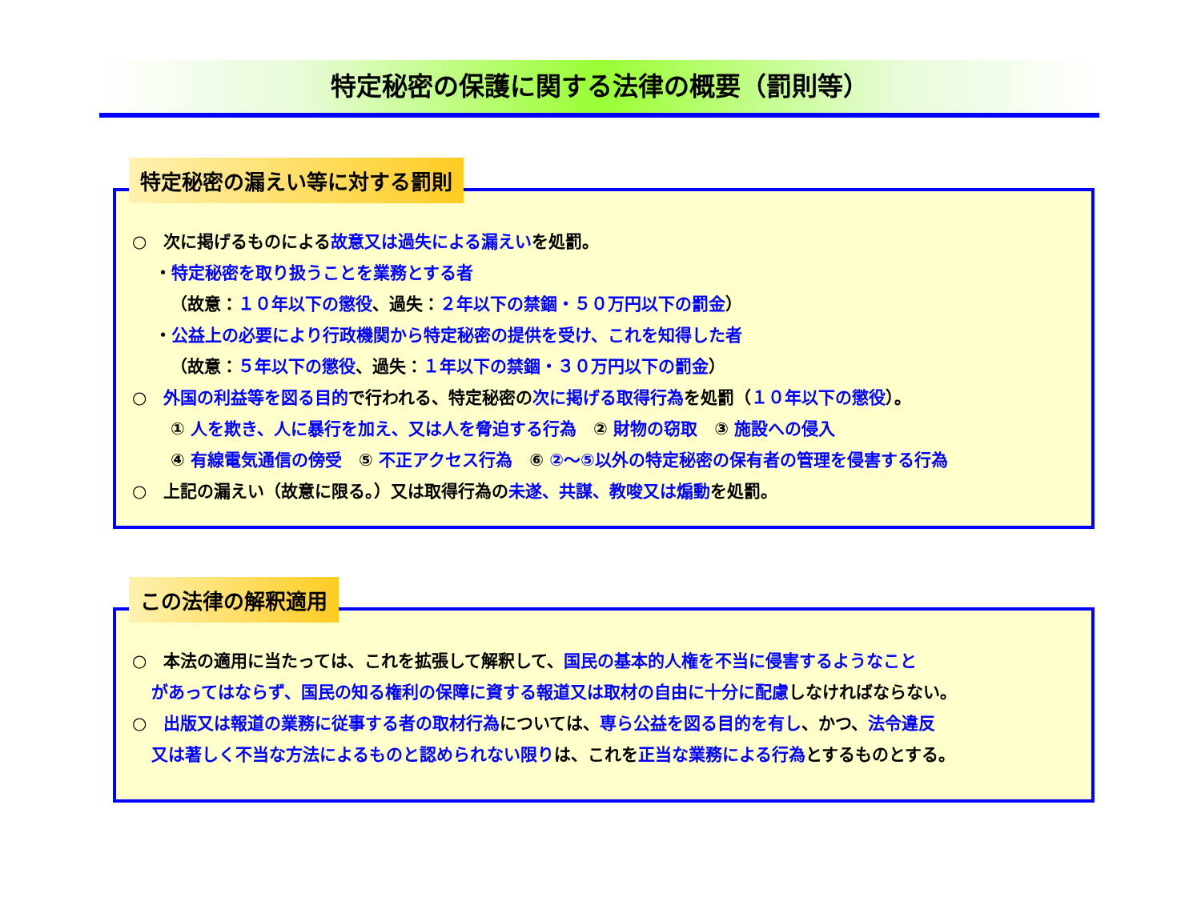特定秘密の保護に関する法律の概要（罰則等）
特定秘密の漏えい等に対する罰則
○　次に掲げるものによる故意又は過失による漏えいを処罰。
・特定秘密を取り扱うことを業務とする者
（故意：１０年以下の懲役、過失：２年以下の禁錮・５０万円以下の罰金）
・公益上の必要により行政機関から特定秘密の提供を受け、これを知得した者
（故意：５年以下の懲役、過失：１年以下の禁錮・３０万円以下の罰金）
○　外国の利益等を図る目的で行われる、特定秘密の次に掲げる取得行為を処罰（１０年以下の懲役）。
① 人を欺き、人に暴行を加え、又は人を脅迫する行為　② 財物の窃取　③ 施設への侵入
④ 有線電気通信の傍受　⑤ 不正アクセス行為　⑥ ②～⑤以外の特定秘密の保有者の管理を侵害する行為
○　上記の漏えい（故意に限る。）又は取得行為の未遂、共謀、教唆又は煽動を処罰。
この法律の解釈適用
○　本法の適用に当たっては、これを拡張して解釈して、国民の基本的人権を不当に侵害するようなこと
があってはならず、国民の知る権利の保障に資する報道又は取材の自由に十分に配慮しなければならない。
○　出版又は報道の業務に従事する者の取材行為については、専ら公益を図る目的を有し、かつ、法令違反
又は著しく不当な方法によるものと認められない限りは、これを正当な業務による行為とするものとする。